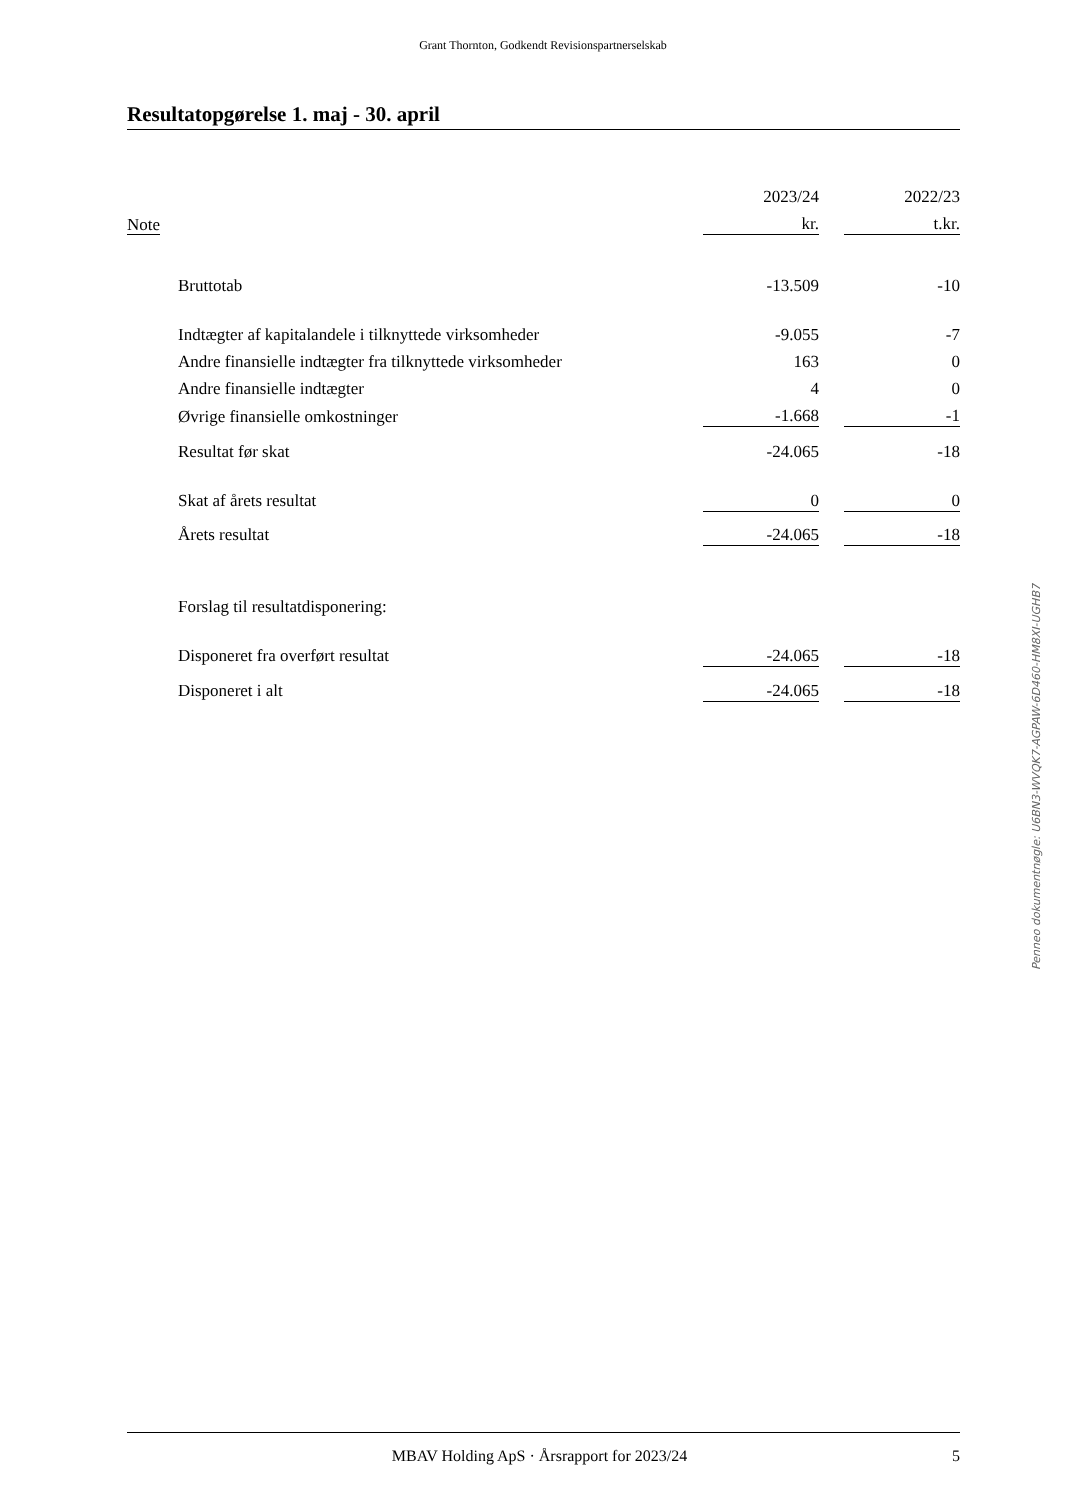Grant Thornton, Godkendt Revisionspartnerselskab
Resultatopgørelse 1. maj - 30. april
| | | 2023/24 | | 2022/23 |
| --- | --- | --- | --- | --- |
| Note | | kr. | | t.kr. |
| | Bruttotab | -13.509 | | -10 |
| | Indtægter af kapitalandele i tilknyttede virksomheder | -9.055 | | -7 |
| | Andre finansielle indtægter fra tilknyttede virksomheder | 163 | | 0 |
| | Andre finansielle indtægter | 4 | | 0 |
| | Øvrige finansielle omkostninger | -1.668 | | -1 |
| | Resultat før skat | -24.065 | | -18 |
| | Skat af årets resultat | 0 | | 0 |
| | Årets resultat | -24.065 | | -18 |
| | Forslag til resultatdisponering: | | | |
| | Disponeret fra overført resultat | -24.065 | | -18 |
| | Disponeret i alt | -24.065 | | -18 |
Penneo dokumentnøgle: U6BN3-WVQK7-AGPAW-6D460-HM8XI-UGHB7
MBAV Holding ApS · Årsrapport for 2023/24 5